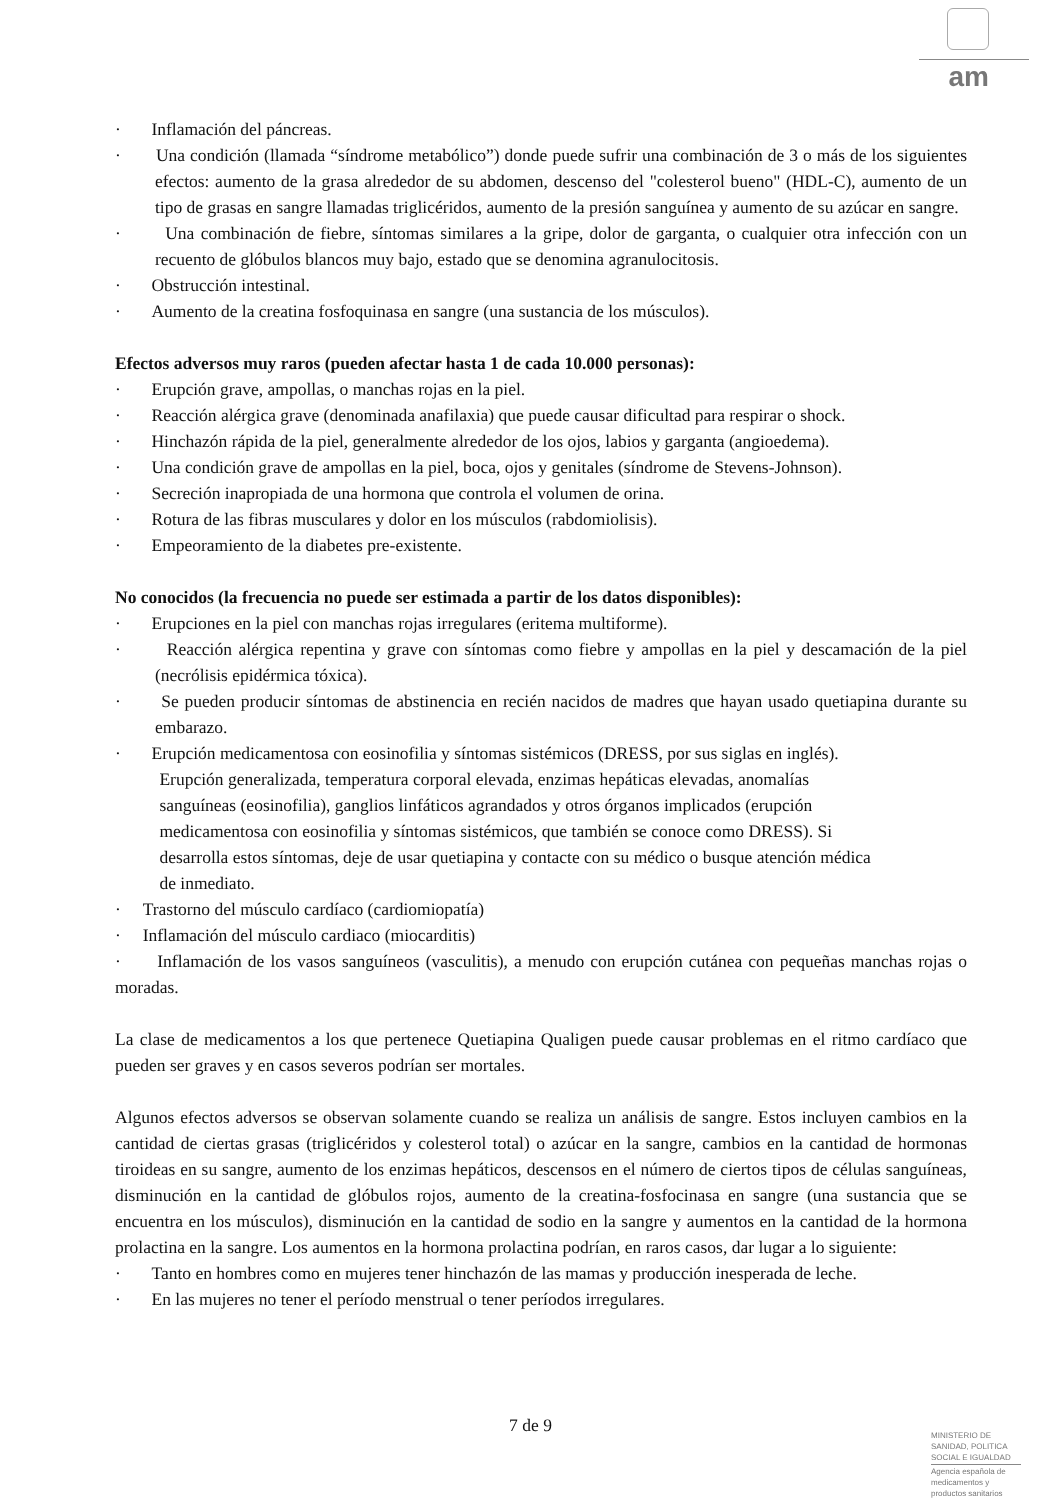am
· Inflamación del páncreas.
· Una condición (llamada “síndrome metabólico”) donde puede sufrir una combinación de 3 o más de los siguientes efectos: aumento de la grasa alrededor de su abdomen, descenso del "colesterol bueno" (HDL-C), aumento de un tipo de grasas en sangre llamadas triglicéridos, aumento de la presión sanguínea y aumento de su azúcar en sangre.
· Una combinación de fiebre, síntomas similares a la gripe, dolor de garganta, o cualquier otra infección con un recuento de glóbulos blancos muy bajo, estado que se denomina agranulocitosis.
· Obstrucción intestinal.
· Aumento de la creatina fosfoquinasa en sangre (una sustancia de los músculos).
Efectos adversos muy raros (pueden afectar hasta 1 de cada 10.000 personas):
· Erupción grave, ampollas, o manchas rojas en la piel.
· Reacción alérgica grave (denominada anafilaxia) que puede causar dificultad para respirar o shock.
· Hinchazón rápida de la piel, generalmente alrededor de los ojos, labios y garganta (angioedema).
· Una condición grave de ampollas en la piel, boca, ojos y genitales (síndrome de Stevens-Johnson).
· Secreción inapropiada de una hormona que controla el volumen de orina.
· Rotura de las fibras musculares y dolor en los músculos (rabdomiolisis).
· Empeoramiento de la diabetes pre-existente.
No conocidos (la frecuencia no puede ser estimada a partir de los datos disponibles):
· Erupciones en la piel con manchas rojas irregulares (eritema multiforme).
· Reacción alérgica repentina y grave con síntomas como fiebre y ampollas en la piel y descamación de la piel (necrólisis epidérmica tóxica).
· Se pueden producir síntomas de abstinencia en recién nacidos de madres que hayan usado quetiapina durante su embarazo.
· Erupción medicamentosa con eosinofilia y síntomas sistémicos (DRESS, por sus siglas en inglés).
Erupción generalizada, temperatura corporal elevada, enzimas hepáticas elevadas, anomalías
sanguíneas (eosinofilia), ganglios linfáticos agrandados y otros órganos implicados (erupción
medicamentosa con eosinofilia y síntomas sistémicos, que también se conoce como DRESS). Si
desarrolla estos síntomas, deje de usar quetiapina y contacte con su médico o busque atención médica
de inmediato.
· Trastorno del músculo cardíaco (cardiomiopatía)
· Inflamación del músculo cardiaco (miocarditis)
· Inflamación de los vasos sanguíneos (vasculitis), a menudo con erupción cutánea con pequeñas manchas rojas o moradas.
La clase de medicamentos a los que pertenece Quetiapina Qualigen puede causar problemas en el ritmo cardíaco que pueden ser graves y en casos severos podrían ser mortales.
Algunos efectos adversos se observan solamente cuando se realiza un análisis de sangre. Estos incluyen cambios en la cantidad de ciertas grasas (triglicéridos y colesterol total) o azúcar en la sangre, cambios en la cantidad de hormonas tiroideas en su sangre, aumento de los enzimas hepáticos, descensos en el número de ciertos tipos de células sanguíneas, disminución en la cantidad de glóbulos rojos, aumento de la creatina-fosfocinasa en sangre (una sustancia que se encuentra en los músculos), disminución en la cantidad de sodio en la sangre y aumentos en la cantidad de la hormona prolactina en la sangre. Los aumentos en la hormona prolactina podrían, en raros casos, dar lugar a lo siguiente:
· Tanto en hombres como en mujeres tener hinchazón de las mamas y producción inesperada de leche.
· En las mujeres no tener el período menstrual o tener períodos irregulares.
7 de 9
MINISTERIO DE
SANIDAD, POLITICA
SOCIAL E IGUALDAD
Agencia española de
medicamentos y
productos sanitarios